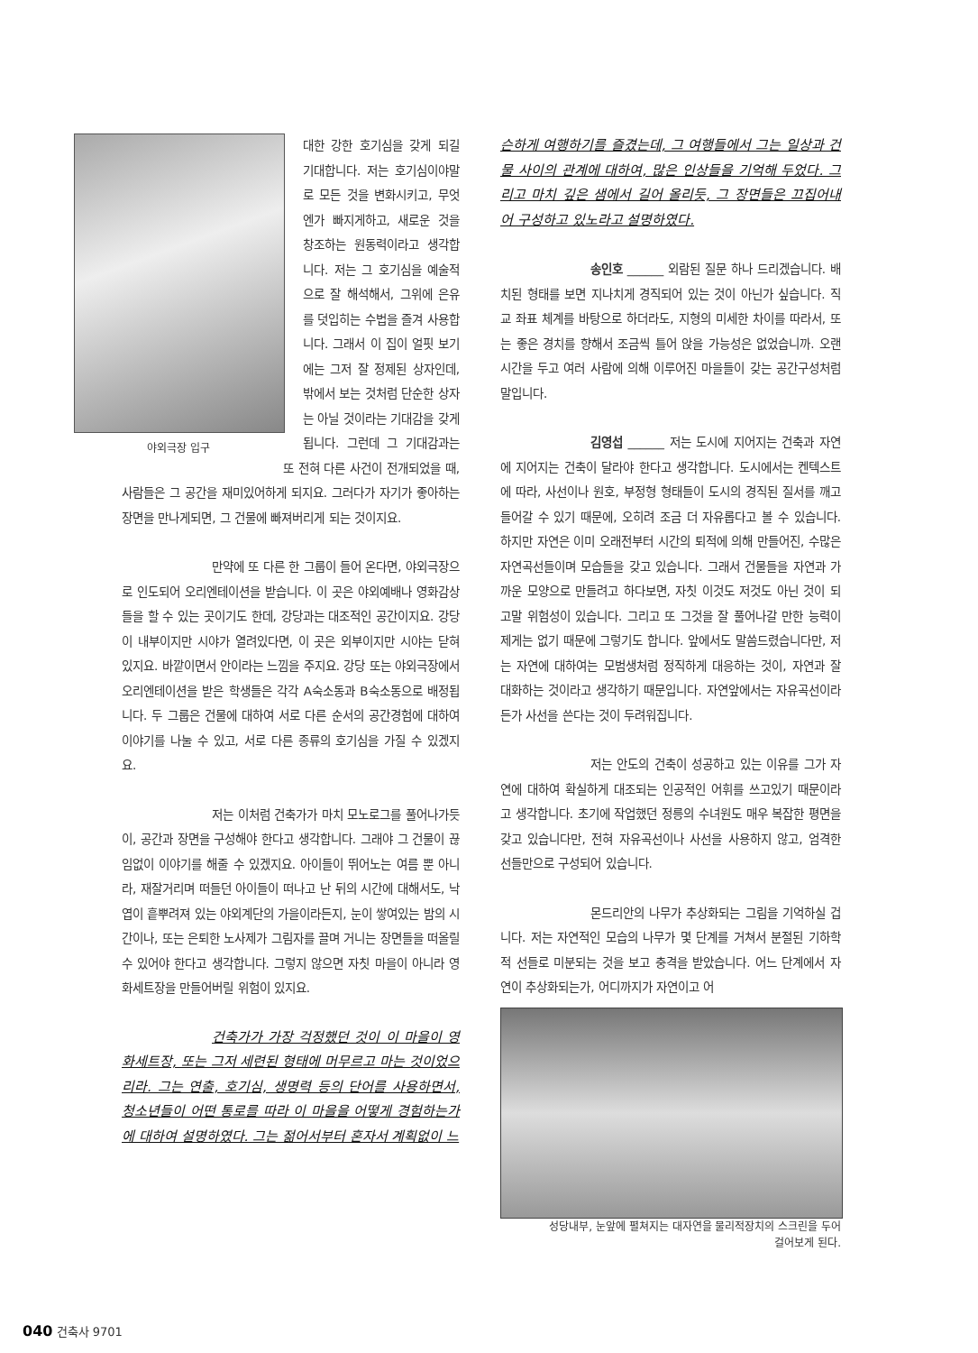야외극장 입구
대한 강한 호기심을 갖게 되길 기대합니다. 저는 호기심이야말로 모든 것을 변화시키고, 무엇엔가 빠지게하고, 새로운 것을 창조하는 원동력이라고 생각합니다. 저는 그 호기심을 예술적으로 잘 해석해서, 그위에 은유를 덧입히는 수법을 즐겨 사용합니다. 그래서 이 집이 얼핏 보기에는 그저 잘 정제된 상자인데, 밖에서 보는 것처럼 단순한 상자는 아닐 것이라는 기대감을 갖게 됩니다. 그런데 그 기대감과는 또 전혀 다른 사건이 전개되었을 때, 사람들은 그 공간을 재미있어하게 되지요. 그러다가 자기가 좋아하는 장면을 만나게되면, 그 건물에 빠져버리게 되는 것이지요.
만약에 또 다른 한 그룹이 들어 온다면, 야외극장으로 인도되어 오리엔테이션을 받습니다. 이 곳은 야외예배나 영화감상들을 할 수 있는 곳이기도 한데, 강당과는 대조적인 공간이지요. 강당이 내부이지만 시야가 열려있다면, 이 곳은 외부이지만 시야는 닫혀 있지요. 바깥이면서 안이라는 느낌을 주지요. 강당 또는 야외극장에서 오리엔테이션을 받은 학생들은 각각 A숙소동과 B숙소동으로 배정됩니다. 두 그룹은 건물에 대하여 서로 다른 순서의 공간경험에 대하여 이야기를 나눌 수 있고, 서로 다른 종류의 호기심을 가질 수 있겠지요.
저는 이처럼 건축가가 마치 모노로그를 풀어나가듯이, 공간과 장면을 구성해야 한다고 생각합니다. 그래야 그 건물이 끊임없이 이야기를 해줄 수 있겠지요. 아이들이 뛰어노는 여름 뿐 아니라, 재잘거리며 떠들던 아이들이 떠나고 난 뒤의 시간에 대해서도, 낙엽이 흩뿌려져 있는 야외계단의 가을이라든지, 눈이 쌓여있는 밤의 시간이나, 또는 은퇴한 노사제가 그림자를 끌며 거니는 장면들을 떠올릴 수 있어야 한다고 생각합니다. 그렇지 않으면 자칫 마을이 아니라 영화세트장을 만들어버릴 위험이 있지요.
건축가가 가장 걱정했던 것이 이 마을이 영화세트장, 또는 그저 세련된 형태에 머무르고 마는 것이었으리라. 그는 연출, 호기심, 생명력 등의 단어를 사용하면서, 청소년들이 어떤 통로를 따라 이 마을을 어떻게 경험하는가에 대하여 설명하였다. 그는 젊어서부터 혼자서 계획없이 느
슨하게 여행하기를 즐겼는데, 그 여행들에서 그는 일상과 건물 사이의 관계에 대하여, 많은 인상들을 기억해 두었다. 그리고 마치 깊은 샘에서 길어 올리듯, 그 장면들은 끄집어내어 구성하고 있노라고 설명하였다.
송인호 ______ 외람된 질문 하나 드리겠습니다. 배치된 형태를 보면 지나치게 경직되어 있는 것이 아닌가 싶습니다. 직교 좌표 체계를 바탕으로 하더라도, 지형의 미세한 차이를 따라서, 또는 좋은 경치를 향해서 조금씩 틀어 앉을 가능성은 없었습니까. 오랜 시간을 두고 여러 사람에 의해 이루어진 마을들이 갖는 공간구성처럼 말입니다.
김영섭 ______ 저는 도시에 지어지는 건축과 자연에 지어지는 건축이 달라야 한다고 생각합니다. 도시에서는 켄텍스트에 따라, 사선이나 원호, 부정형 형태들이 도시의 경직된 질서를 깨고 들어갈 수 있기 때문에, 오히려 조금 더 자유롭다고 볼 수 있습니다. 하지만 자연은 이미 오래전부터 시간의 퇴적에 의해 만들어진, 수많은 자연곡선들이며 모습들을 갖고 있습니다. 그래서 건물들을 자연과 가까운 모양으로 만들려고 하다보면, 자칫 이것도 저것도 아닌 것이 되고말 위험성이 있습니다. 그리고 또 그것을 잘 풀어나갈 만한 능력이 제게는 없기 때문에 그렇기도 합니다. 앞에서도 말씀드렸습니다만, 저는 자연에 대하여는 모범생처럼 정직하게 대응하는 것이, 자연과 잘 대화하는 것이라고 생각하기 때문입니다. 자연앞에서는 자유곡선이라든가 사선을 쓴다는 것이 두려워집니다.
저는 안도의 건축이 성공하고 있는 이유를 그가 자연에 대하여 확실하게 대조되는 인공적인 어휘를 쓰고있기 때문이라고 생각합니다. 초기에 작업했던 정릉의 수녀원도 매우 복잡한 평면을 갖고 있습니다만, 전혀 자유곡선이나 사선을 사용하지 않고, 엄격한 선들만으로 구성되어 있습니다.
몬드리안의 나무가 추상화되는 그림을 기억하실 겁니다. 저는 자연적인 모습의 나무가 몇 단계를 거쳐서 분절된 기하학적 선들로 미분되는 것을 보고 충격을 받았습니다. 어느 단계에서 자연이 추상화되는가, 어디까지가 자연이고 어
성당내부, 눈앞에 펼쳐지는 대자연을 물리적장치의 스크린을 두어
걸어보게 된다.
040 건축사 9701